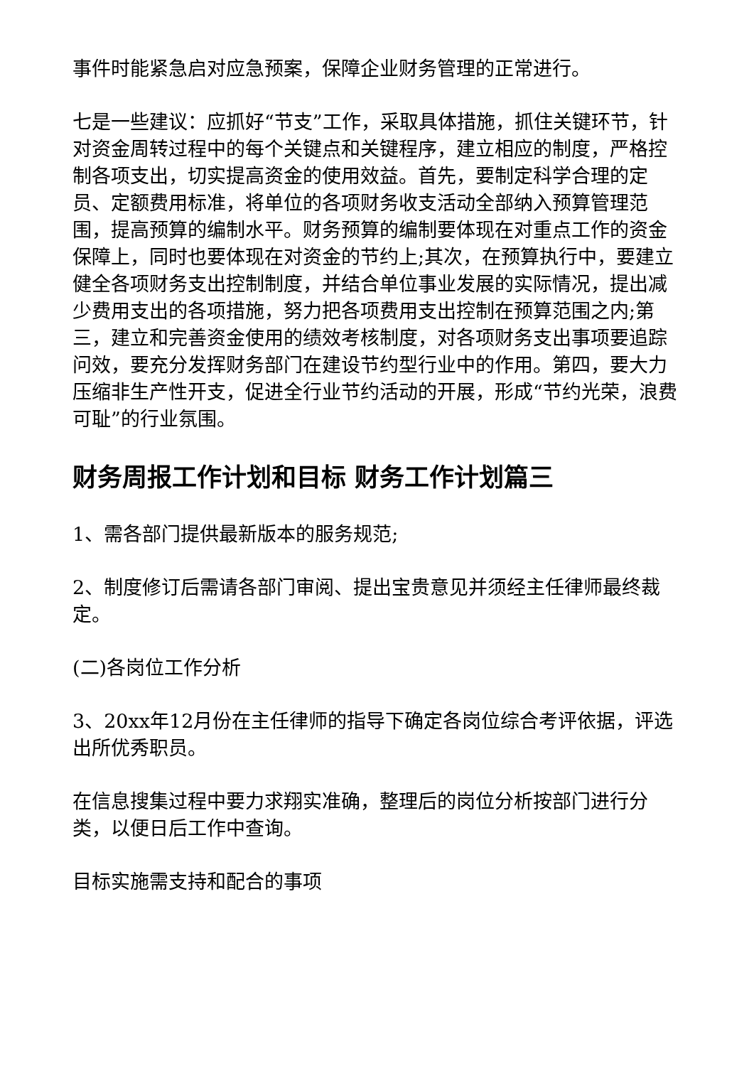事件时能紧急启对应急预案，保障企业财务管理的正常进行。
七是一些建议：应抓好“节支”工作，采取具体措施，抓住关键环节，针对资金周转过程中的每个关键点和关键程序，建立相应的制度，严格控制各项支出，切实提高资金的使用效益。首先，要制定科学合理的定员、定额费用标准，将单位的各项财务收支活动全部纳入预算管理范围，提高预算的编制水平。财务预算的编制要体现在对重点工作的资金保障上，同时也要体现在对资金的节约上;其次，在预算执行中，要建立健全各项财务支出控制制度，并结合单位事业发展的实际情况，提出减少费用支出的各项措施，努力把各项费用支出控制在预算范围之内;第三，建立和完善资金使用的绩效考核制度，对各项财务支出事项要追踪问效，要充分发挥财务部门在建设节约型行业中的作用。第四，要大力压缩非生产性开支，促进全行业节约活动的开展，形成“节约光荣，浪费可耻”的行业氛围。
财务周报工作计划和目标 财务工作计划篇三
1、需各部门提供最新版本的服务规范;
2、制度修订后需请各部门审阅、提出宝贵意见并须经主任律师最终裁定。
(二)各岗位工作分析
3、20xx年12月份在主任律师的指导下确定各岗位综合考评依据，评选出所优秀职员。
在信息搜集过程中要力求翔实准确，整理后的岗位分析按部门进行分类，以便日后工作中查询。
目标实施需支持和配合的事项